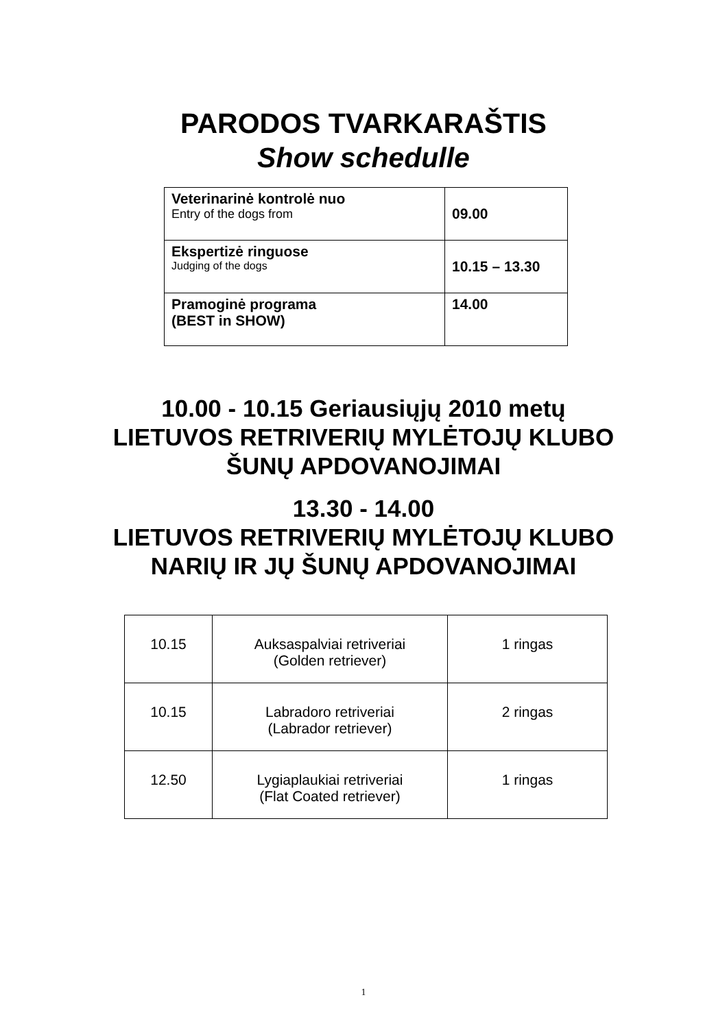PARODOS TVARKARAŠTIS
Show schedulle
| Veterinarinė kontrolė nuo Entry of the dogs from | 09.00 |
| Ekspertizė ringuose Judging of the dogs | 10.15 – 13.30 |
| Pramoginė programa (BEST in SHOW) | 14.00 |
10.00 - 10.15 Geriausiųjų 2010 metų
LIETUVOS RETRIVERIŲ MYLĖTOJŲ KLUBO
ŠUNŲ APDOVANOJIMAI
13.30 - 14.00
LIETUVOS RETRIVERIŲ MYLĖTOJŲ KLUBO
NARIŲ IR JŲ ŠUNŲ APDOVANOJIMAI
| 10.15 | Auksaspalviai retriveriai (Golden retriever) | 1 ringas |
| 10.15 | Labradoro retriveriai (Labrador retriever) | 2 ringas |
| 12.50 | Lygiaplaukiai retriveriai (Flat Coated retriever) | 1 ringas |
1